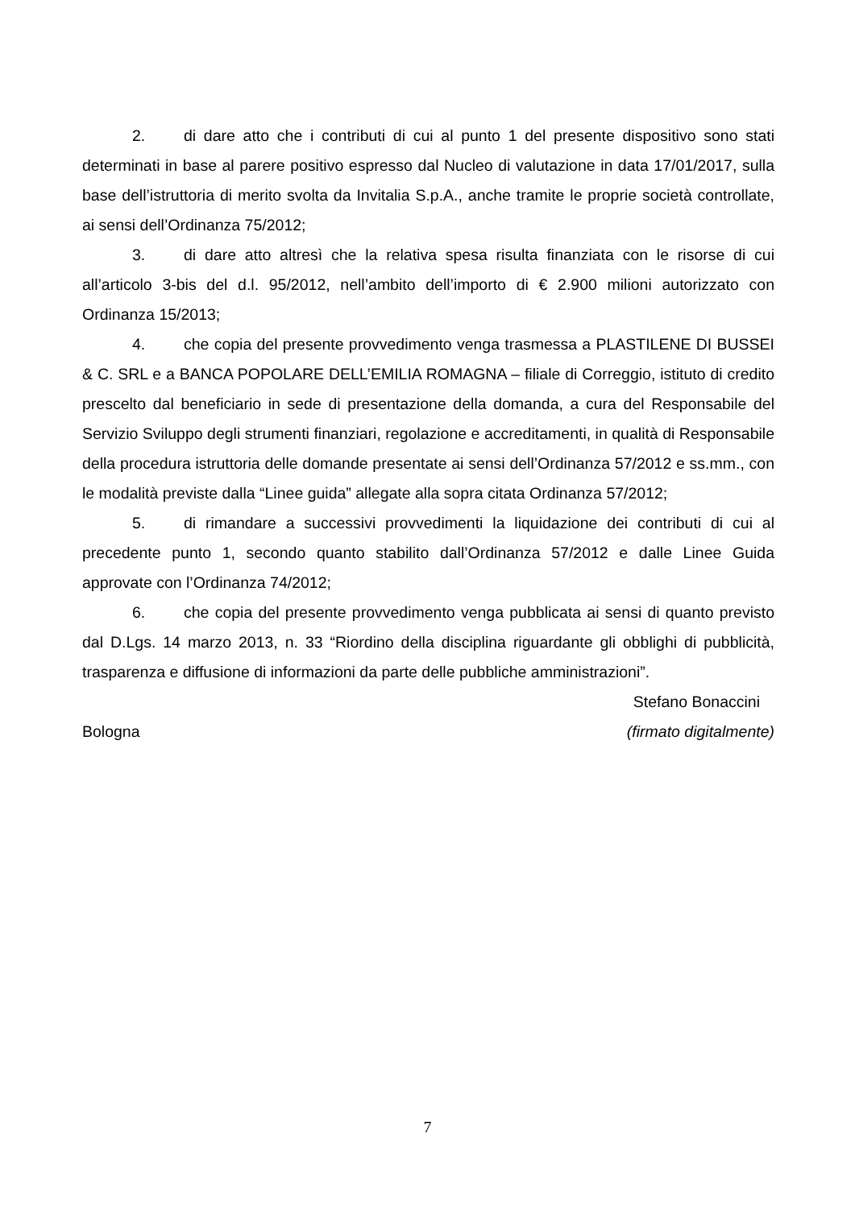2. di dare atto che i contributi di cui al punto 1 del presente dispositivo sono stati determinati in base al parere positivo espresso dal Nucleo di valutazione in data 17/01/2017, sulla base dell’istruttoria di merito svolta da Invitalia S.p.A., anche tramite le proprie società controllate, ai sensi dell’Ordinanza 75/2012;
3. di dare atto altresì che la relativa spesa risulta finanziata con le risorse di cui all’articolo 3-bis del d.l. 95/2012, nell’ambito dell’importo di € 2.900 milioni autorizzato con Ordinanza 15/2013;
4. che copia del presente provvedimento venga trasmessa a PLASTILENE DI BUSSEI & C. SRL e a BANCA POPOLARE DELL’EMILIA ROMAGNA – filiale di Correggio, istituto di credito prescelto dal beneficiario in sede di presentazione della domanda, a cura del Responsabile del Servizio Sviluppo degli strumenti finanziari, regolazione e accreditamenti, in qualità di Responsabile della procedura istruttoria delle domande presentate ai sensi dell’Ordinanza 57/2012 e ss.mm., con le modalità previste dalla “Linee guida” allegate alla sopra citata Ordinanza 57/2012;
5. di rimandare a successivi provvedimenti la liquidazione dei contributi di cui al precedente punto 1, secondo quanto stabilito dall’Ordinanza 57/2012 e dalle Linee Guida approvate con l’Ordinanza 74/2012;
6. che copia del presente provvedimento venga pubblicata ai sensi di quanto previsto dal D.Lgs. 14 marzo 2013, n. 33 “Riordino della disciplina riguardante gli obblighi di pubblicità, trasparenza e diffusione di informazioni da parte delle pubbliche amministrazioni”.
Stefano Bonaccini
Bologna (firmato digitalmente)
7